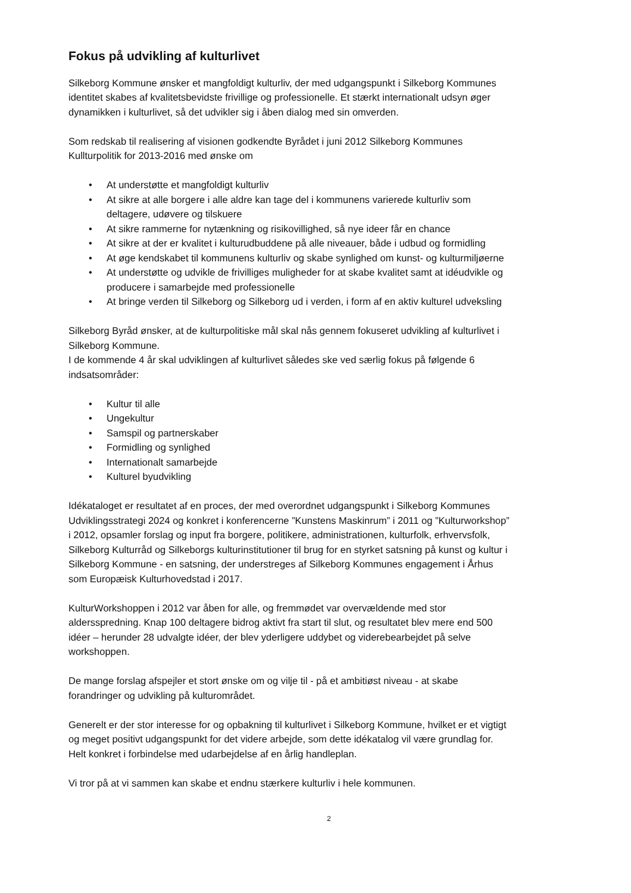Fokus på udvikling af kulturlivet
Silkeborg Kommune ønsker et mangfoldigt kulturliv, der med udgangspunkt i Silkeborg Kommunes identitet skabes af kvalitetsbevidste frivillige og professionelle. Et stærkt internationalt udsyn øger dynamikken i kulturlivet, så det udvikler sig i åben dialog med sin omverden.
Som redskab til realisering af visionen godkendte Byrådet i juni 2012 Silkeborg Kommunes Kullturpolitik for 2013-2016 med ønske om
• At understøtte et mangfoldigt kulturliv
• At sikre at alle borgere i alle aldre kan tage del i kommunens varierede kulturliv som deltagere, udøvere og tilskuere
• At sikre rammerne for nytænkning og risikovillighed, så nye ideer får en chance
• At sikre at der er kvalitet i kulturudbuddene på alle niveauer, både i udbud og formidling
• At øge kendskabet til kommunens kulturliv og skabe synlighed om kunst- og kulturmiljøerne
• At understøtte og udvikle de frivilliges muligheder for at skabe kvalitet samt at idéudvikle og producere i samarbejde med professionelle
• At bringe verden til Silkeborg og Silkeborg ud i verden, i form af en aktiv kulturel udveksling
Silkeborg Byråd ønsker, at de kulturpolitiske mål skal nås gennem fokuseret udvikling af kulturlivet i Silkeborg Kommune.
I de kommende 4 år skal udviklingen af kulturlivet således ske ved særlig fokus på følgende 6 indsatsområder:
• Kultur til alle
• Ungekultur
• Samspil og partnerskaber
• Formidling og synlighed
• Internationalt samarbejde
• Kulturel byudvikling
Idékataloget er resultatet af en proces, der med overordnet udgangspunkt i Silkeborg Kommunes Udviklingsstrategi 2024 og konkret i konferencerne ”Kunstens Maskinrum” i 2011 og ”Kulturworkshop” i 2012, opsamler forslag og input fra borgere, politikere, administrationen, kulturfolk, erhvervsfolk, Silkeborg Kulturråd og Silkeborgs kulturinstitutioner til brug for en styrket satsning på kunst og kultur i Silkeborg Kommune - en satsning, der understreges af Silkeborg Kommunes engagement i Århus som Europæisk Kulturhovedstad i 2017.
KulturWorkshoppen i 2012 var åben for alle, og fremmødet var overvældende med stor aldersspredning. Knap 100 deltagere bidrog aktivt fra start til slut, og resultatet blev mere end 500 idéer – herunder 28 udvalgte idéer, der blev yderligere uddybet og viderebearbejdet på selve workshoppen.
De mange forslag afspejler et stort ønske om og vilje til - på et ambitiøst niveau - at skabe forandringer og udvikling på kulturområdet.
Generelt er der stor interesse for og opbakning til kulturlivet i Silkeborg Kommune, hvilket er et vigtigt og meget positivt udgangspunkt for det videre arbejde, som dette idékatalog vil være grundlag for. Helt konkret i forbindelse med udarbejdelse af en årlig handleplan.
Vi tror på at vi sammen kan skabe et endnu stærkere kulturliv i hele kommunen.
2